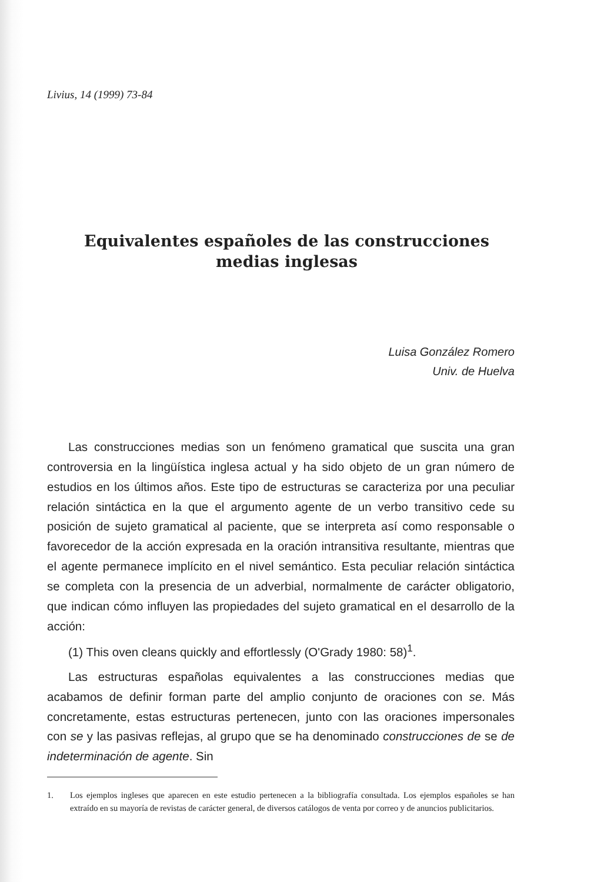Livius, 14 (1999) 73-84
Equivalentes españoles de las construcciones medias inglesas
Luisa González Romero
Univ. de Huelva
Las construcciones medias son un fenómeno gramatical que suscita una gran controversia en la lingüística inglesa actual y ha sido objeto de un gran número de estudios en los últimos años. Este tipo de estructuras se caracteriza por una peculiar relación sintáctica en la que el argumento agente de un verbo transitivo cede su posición de sujeto gramatical al paciente, que se interpreta así como responsable o favorecedor de la acción expresada en la oración intransitiva resultante, mientras que el agente permanece implícito en el nivel semántico. Esta peculiar relación sintáctica se completa con la presencia de un adverbial, normalmente de carácter obligatorio, que indican cómo influyen las propiedades del sujeto gramatical en el desarrollo de la acción:
(1) This oven cleans quickly and effortlessly (O'Grady 1980: 58)<sup>1</sup>.
Las estructuras españolas equivalentes a las construcciones medias que acabamos de definir forman parte del amplio conjunto de oraciones con se. Más concretamente, estas estructuras pertenecen, junto con las oraciones impersonales con se y las pasivas reflejas, al grupo que se ha denominado construcciones de se de indeterminación de agente. Sin
1. Los ejemplos ingleses que aparecen en este estudio pertenecen a la bibliografía consultada. Los ejemplos españoles se han extraído en su mayoría de revistas de carácter general, de diversos catálogos de venta por correo y de anuncios publicitarios.